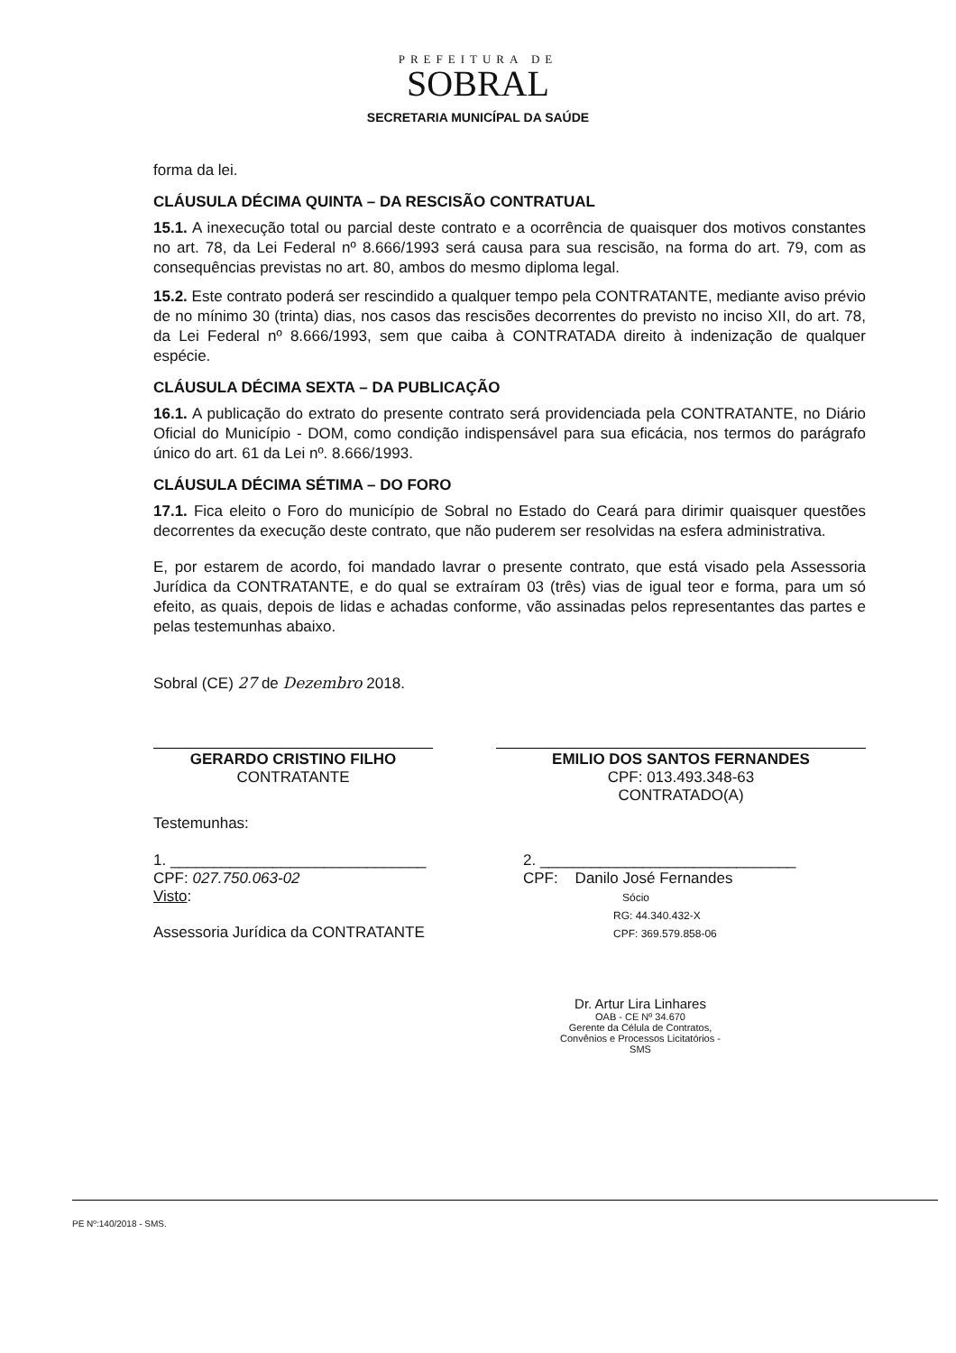PREFEITURA DE
SOBRAL
SECRETARIA MUNICÍPAL DA SAÚDE
forma da lei.
CLÁUSULA DÉCIMA QUINTA – DA RESCISÃO CONTRATUAL
15.1. A inexecução total ou parcial deste contrato e a ocorrência de quaisquer dos motivos constantes no art. 78, da Lei Federal nº 8.666/1993 será causa para sua rescisão, na forma do art. 79, com as consequências previstas no art. 80, ambos do mesmo diploma legal.
15.2. Este contrato poderá ser rescindido a qualquer tempo pela CONTRATANTE, mediante aviso prévio de no mínimo 30 (trinta) dias, nos casos das rescisões decorrentes do previsto no inciso XII, do art. 78, da Lei Federal nº 8.666/1993, sem que caiba à CONTRATADA direito à indenização de qualquer espécie.
CLÁUSULA DÉCIMA SEXTA – DA PUBLICAÇÃO
16.1. A publicação do extrato do presente contrato será providenciada pela CONTRATANTE, no Diário Oficial do Município - DOM, como condição indispensável para sua eficácia, nos termos do parágrafo único do art. 61 da Lei nº. 8.666/1993.
CLÁUSULA DÉCIMA SÉTIMA – DO FORO
17.1. Fica eleito o Foro do município de Sobral no Estado do Ceará para dirimir quaisquer questões decorrentes da execução deste contrato, que não puderem ser resolvidas na esfera administrativa.
E, por estarem de acordo, foi mandado lavrar o presente contrato, que está visado pela Assessoria Jurídica da CONTRATANTE, e do qual se extraíram 03 (três) vias de igual teor e forma, para um só efeito, as quais, depois de lidas e achadas conforme, vão assinadas pelos representantes das partes e pelas testemunhas abaixo.
Sobral (CE) 27 de Dezembro 2018.
GERARDO CRISTINO FILHO
CONTRATANTE
EMILIO DOS SANTOS FERNANDES
CPF: 013.493.348-63
CONTRATADO(A)
Testemunhas:
1. ______________________________
CPF: 027.750.063-02
Visto:
Assessoria Jurídica da CONTRATANTE
2. ______________________________
CPF: Danilo José Fernandes
Sócio
RG: 44.340.432-X
CPF: 369.579.858-06
Dr. Artur Lira Linhares
OAB - CE Nº 34.670
Gerente da Célula de Contratos,
Convênios e Processos Licitatórios - SMS
PE Nº:140/2018 - SMS.